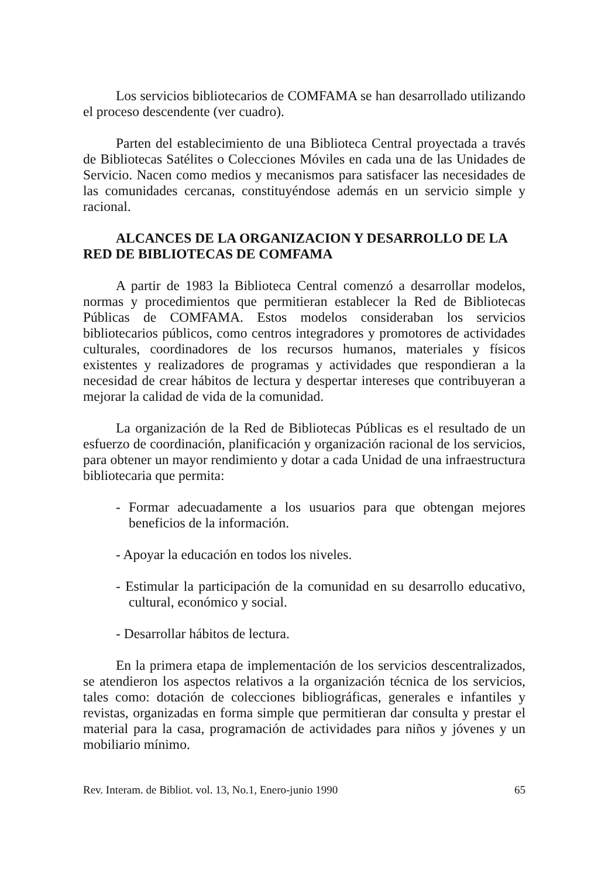Los servicios bibliotecarios de COMFAMA se han desarrollado utilizando el proceso descendente (ver cuadro).
Parten del establecimiento de una Biblioteca Central proyectada a través de Bibliotecas Satélites o Colecciones Móviles en cada una de las Unidades de Servicio. Nacen como medios y mecanismos para satisfacer las necesidades de las comunidades cercanas, constituyéndose además en un servicio simple y racional.
ALCANCES DE LA ORGANIZACION Y DESARROLLO DE LA
RED DE BIBLIOTECAS DE COMFAMA
A partir de 1983 la Biblioteca Central comenzó a desarrollar modelos, normas y procedimientos que permitieran establecer la Red de Bibliotecas Públicas de COMFAMA. Estos modelos consideraban los servicios bibliotecarios públicos, como centros integradores y promotores de actividades culturales, coordinadores de los recursos humanos, materiales y físicos existentes y realizadores de programas y actividades que respondieran a la necesidad de crear hábitos de lectura y despertar intereses que contribuyeran a mejorar la calidad de vida de la comunidad.
La organización de la Red de Bibliotecas Públicas es el resultado de un esfuerzo de coordinación, planificación y organización racional de los servicios, para obtener un mayor rendimiento y dotar a cada Unidad de una infraestructura bibliotecaria que permita:
- Formar adecuadamente a los usuarios para que obtengan mejores beneficios de la información.
- Apoyar la educación en todos los niveles.
- Estimular la participación de la comunidad en su desarrollo educativo, cultural, económico y social.
- Desarrollar hábitos de lectura.
En la primera etapa de implementación de los servicios descentralizados, se atendieron los aspectos relativos a la organización técnica de los servicios, tales como: dotación de colecciones bibliográficas, generales e infantiles y revistas, organizadas en forma simple que permitieran dar consulta y prestar el material para la casa, programación de actividades para niños y jóvenes y un mobiliario mínimo.
Rev. Interam. de Bibliot. vol. 13, No.1, Enero-junio 1990 65